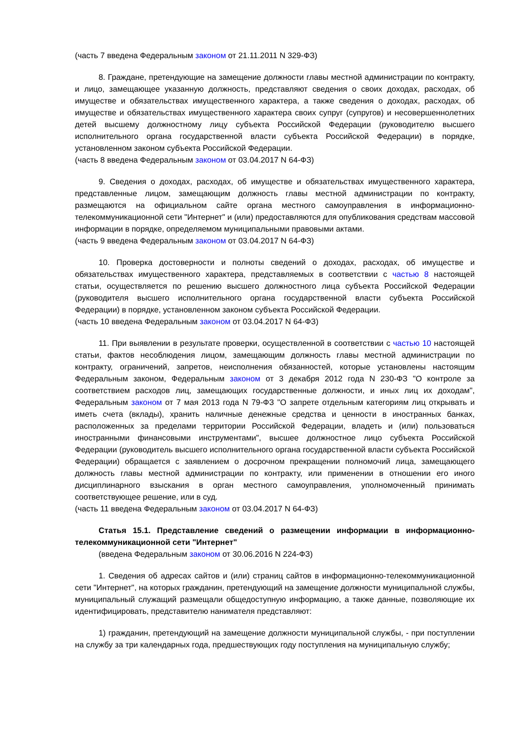(часть 7 введена Федеральным законом от 21.11.2011 N 329-ФЗ)
8. Граждане, претендующие на замещение должности главы местной администрации по контракту, и лицо, замещающее указанную должность, представляют сведения о своих доходах, расходах, об имуществе и обязательствах имущественного характера, а также сведения о доходах, расходах, об имуществе и обязательствах имущественного характера своих супруг (супругов) и несовершеннолетних детей высшему должностному лицу субъекта Российской Федерации (руководителю высшего исполнительного органа государственной власти субъекта Российской Федерации) в порядке, установленном законом субъекта Российской Федерации.
(часть 8 введена Федеральным законом от 03.04.2017 N 64-ФЗ)
9. Сведения о доходах, расходах, об имуществе и обязательствах имущественного характера, представленные лицом, замещающим должность главы местной администрации по контракту, размещаются на официальном сайте органа местного самоуправления в информационно-телекоммуникационной сети "Интернет" и (или) предоставляются для опубликования средствам массовой информации в порядке, определяемом муниципальными правовыми актами.
(часть 9 введена Федеральным законом от 03.04.2017 N 64-ФЗ)
10. Проверка достоверности и полноты сведений о доходах, расходах, об имуществе и обязательствах имущественного характера, представляемых в соответствии с частью 8 настоящей статьи, осуществляется по решению высшего должностного лица субъекта Российской Федерации (руководителя высшего исполнительного органа государственной власти субъекта Российской Федерации) в порядке, установленном законом субъекта Российской Федерации.
(часть 10 введена Федеральным законом от 03.04.2017 N 64-ФЗ)
11. При выявлении в результате проверки, осуществленной в соответствии с частью 10 настоящей статьи, фактов несоблюдения лицом, замещающим должность главы местной администрации по контракту, ограничений, запретов, неисполнения обязанностей, которые установлены настоящим Федеральным законом, Федеральным законом от 3 декабря 2012 года N 230-ФЗ "О контроле за соответствием расходов лиц, замещающих государственные должности, и иных лиц их доходам", Федеральным законом от 7 мая 2013 года N 79-ФЗ "О запрете отдельным категориям лиц открывать и иметь счета (вклады), хранить наличные денежные средства и ценности в иностранных банках, расположенных за пределами территории Российской Федерации, владеть и (или) пользоваться иностранными финансовыми инструментами", высшее должностное лицо субъекта Российской Федерации (руководитель высшего исполнительного органа государственной власти субъекта Российской Федерации) обращается с заявлением о досрочном прекращении полномочий лица, замещающего должность главы местной администрации по контракту, или применении в отношении его иного дисциплинарного взыскания в орган местного самоуправления, уполномоченный принимать соответствующее решение, или в суд.
(часть 11 введена Федеральным законом от 03.04.2017 N 64-ФЗ)
Статья 15.1. Представление сведений о размещении информации в информационно-телекоммуникационной сети "Интернет"
(введена Федеральным законом от 30.06.2016 N 224-ФЗ)
1. Сведения об адресах сайтов и (или) страниц сайтов в информационно-телекоммуникационной сети "Интернет", на которых гражданин, претендующий на замещение должности муниципальной службы, муниципальный служащий размещали общедоступную информацию, а также данные, позволяющие их идентифицировать, представителю нанимателя представляют:
1) гражданин, претендующий на замещение должности муниципальной службы, - при поступлении на службу за три календарных года, предшествующих году поступления на муниципальную службу;